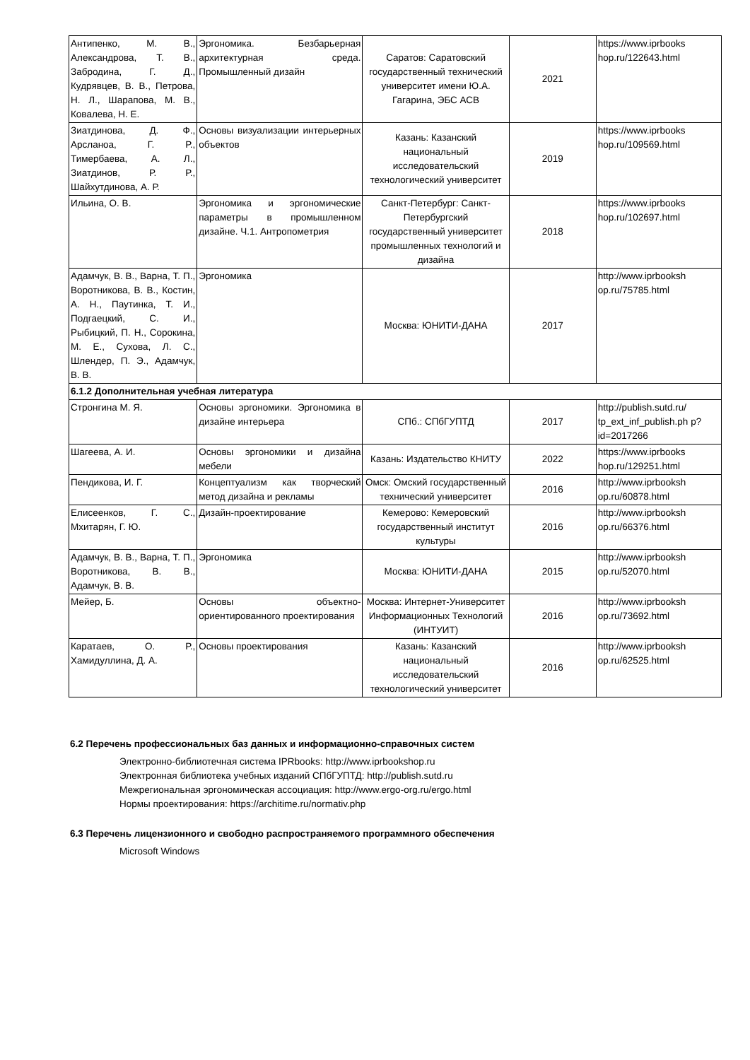| Антипенко, М. В., Александрова, Т. В., Забродина, Г. Д., Кудрявцев, В. В., Петрова, Н. Л., Шарапова, М. В., Ковалева, Н. Е. | Эргономика. Безбарьерная архитектурная среда. Промышленный дизайн | Саратов: Саратовский государственный технический университет имени Ю.А. Гагарина, ЭБС АСВ | 2021 | https://www.iprbooks hop.ru/122643.html |
| Зиатдинова, Д. Ф., Арсланоа, Г. Р., Тимербаева, А. Л., Зиатдинов, Р. Р., Шайхутдинова, А. Р. | Основы визуализации интерьерных объектов | Казань: Казанский национальный исследовательский технологический университет | 2019 | https://www.iprbooks hop.ru/109569.html |
| Ильина, О. В. | Эргономика и эргономические параметры в промышленном дизайне. Ч.1. Антропометрия | Санкт-Петербург: Санкт-Петербургский государственный университет промышленных технологий и дизайна | 2018 | https://www.iprbooks hop.ru/102697.html |
| Адамчук, В. В., Варна, Т. П., Воротникова, В. В., Костин, А. Н., Паутинка, Т. И., Подгаецкий, С. И., Рыбицкий, П. Н., Сорокина, М. Е., Сухова, Л. С., Шлендер, П. Э., Адамчук, В. В. | Эргономика | Москва: ЮНИТИ-ДАНА | 2017 | http://www.iprbooksh op.ru/75785.html |
| 6.1.2 Дополнительная учебная литература | | | | |
| Стронгина М. Я. | Основы эргономики. Эргономика в дизайне интерьера | СПб.: СПбГУПТД | 2017 | http://publish.sutd.ru/ tp_ext_inf_publish.ph p?id=2017266 |
| Шагеева, А. И. | Основы эргономики и дизайна мебели | Казань: Издательство КНИТУ | 2022 | https://www.iprbooks hop.ru/129251.html |
| Пендикова, И. Г. | Концептуализм как творческий метод дизайна и рекламы | Омск: Омский государственный технический университет | 2016 | http://www.iprbooksh op.ru/60878.html |
| Елисеенков, Г. С., Мхитарян, Г. Ю. | Дизайн-проектирование | Кемерово: Кемеровский государственный институт культуры | 2016 | http://www.iprbooksh op.ru/66376.html |
| Адамчук, В. В., Варна, Т. П., Воротникова, В. В., Адамчук, В. В. | Эргономика | Москва: ЮНИТИ-ДАНА | 2015 | http://www.iprbooksh op.ru/52070.html |
| Мейер, Б. | Основы объектно-ориентированного проектирования | Москва: Интернет-Университет Информационных Технологий (ИНТУИТ) | 2016 | http://www.iprbooksh op.ru/73692.html |
| Каратаев, О. Р., Хамидуллина, Д. А. | Основы проектирования | Казань: Казанский национальный исследовательский технологический университет | 2016 | http://www.iprbooksh op.ru/62525.html |
6.2 Перечень профессиональных баз данных и информационно-справочных систем
Электронно-библиотечная система IPRbooks: http://www.iprbookshop.ru
Электронная библиотека учебных изданий СПбГУПТД: http://publish.sutd.ru
Межрегиональная эргономическая ассоциация: http://www.ergo-org.ru/ergo.html
Нормы проектирования: https://architime.ru/normativ.php
6.3 Перечень лицензионного и свободно распространяемого программного обеспечения
Microsoft Windows